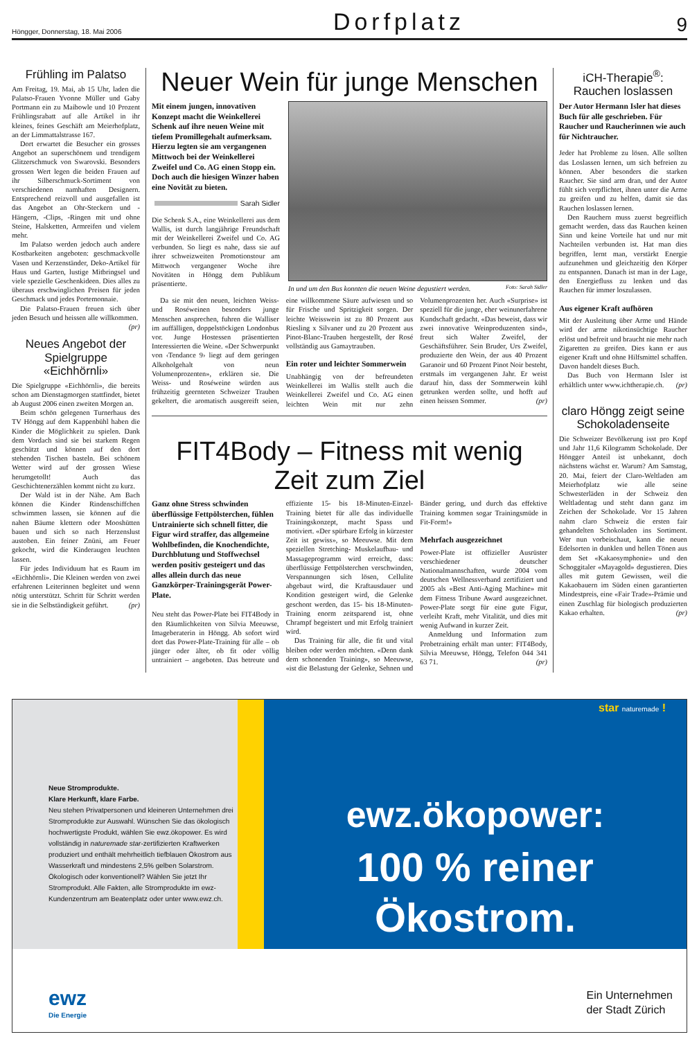Höngger, Donnerstag, 18. Mai 2006 Dorfplatz 9
Frühling im Palatso
Am Freitag, 19. Mai, ab 15 Uhr, laden die Palatso-Frauen Yvonne Müller und Gaby Portmann ein zu Maibowle und 10 Prozent Frühlingsrabatt auf alle Artikel in ihr kleines, feines Geschäft am Meierhofplatz, an der Limmattalstrasse 167.
Dort erwartet die Besucher ein grosses Angebot an superschönem und trendigem Glitzerschmuck von Swarovski. Besonders grossen Wert legen die beiden Frauen auf ihr Silberschmuck-Sortiment von verschiedenen namhaften Designern. Entsprechend reizvoll und ausgefallen ist das Angebot an Ohr-Steckern und -Hängern, -Clips, -Ringen mit und ohne Steine, Halsketten, Armreifen und vielem mehr.
Im Palatso werden jedoch auch andere Kostbarkeiten angeboten: geschmackvolle Vasen und Kerzenständer, Deko-Artikel für Haus und Garten, lustige Mitbringsel und viele spezielle Geschenkideen. Dies alles zu überaus erschwinglichen Preisen für jeden Geschmack und jedes Portemonnaie.
Die Palatso-Frauen freuen sich über jeden Besuch und heissen alle willkommen. (pr)
Neues Angebot der Spielgruppe «Eichhörnli»
Die Spielgruppe «Eichhörnli», die bereits schon am Dienstagmorgen stattfindet, bietet ab August 2006 einen zweiten Morgen an.
Beim schön gelegenen Turnerhaus des TV Höngg auf dem Kappenbühl haben die Kinder die Möglichkeit zu spielen. Dank dem Vordach sind sie bei starkem Regen geschützt und können auf den dort stehenden Tischen basteln. Bei schönem Wetter wird auf der grossen Wiese herumgetollt! Auch das Geschichtenerzählen kommt nicht zu kurz.
Der Wald ist in der Nähe. Am Bach können die Kinder Rindenschiffchen schwimmen lassen, sie können auf die nahen Bäume klettern oder Mooshütten bauen und sich so nach Herzenslust austoben. Ein feiner Znüni, am Feuer gekocht, wird die Kinderaugen leuchten lassen.
Für jedes Individuum hat es Raum im «Eichhörnli». Die Kleinen werden von zwei erfahrenen Leiterinnen begleitet und wenn nötig unterstützt. Schritt für Schritt werden sie in die Selbständigkeit geführt. (pr)
Neuer Wein für junge Menschen
Mit einem jungen, innovativen Konzept macht die Weinkellerei Schenk auf ihre neuen Weine mit tiefem Promillegehalt aufmerksam. Hierzu legten sie am vergangenen Mittwoch bei der Weinkellerei Zweifel und Co. AG einen Stopp ein. Doch auch die hiesigen Winzer haben eine Novität zu bieten.
Sarah Sidler
Die Schenk S.A., eine Weinkellerei aus dem Wallis, ist durch langjährige Freundschaft mit der Weinkellerei Zweifel und Co. AG verbunden. So liegt es nahe, dass sie auf ihrer schweizweiten Promotionstour am Mittwoch vergangener Woche ihre Novitäten in Höngg dem Publikum präsentierte.
In und um den Bus konnten die neuen Weine degustiert werden. Foto: Sarah Sidler
Da sie mit den neuen, leichten Weiss- und Roséweinen besonders junge Menschen ansprechen, fuhren die Walliser im auffälligen, doppelstöckigen Londonbus vor. Junge Hostessen präsentierten Interessierten die Weine. «Der Schwerpunkt von ‹Tendance 9› liegt auf dem geringen Alkoholgehalt von neun Volumenprozenten», erklären sie. Die Weiss- und Roséweine würden aus frühzeitig geernteten Schweizer Trauben gekeltert, die aromatisch ausgereift seien, eine willkommene Säure aufwiesen und so für Frische und Spritzigkeit sorgen. Der leichte Weisswein ist zu 80 Prozent aus Riesling x Silvaner und zu 20 Prozent aus Pinot-Blanc-Trauben hergestellt, der Rosé vollständig aus Gamaytrauben.
Ein roter und leichter Sommerwein
Unabhängig von der befreundeten Weinkellerei im Wallis stellt auch die Weinkellerei Zweifel und Co. AG einen leichten Wein mit nur zehn Volumenprozenten her. Auch «Surprise» ist speziell für die junge, eher weinunerfahrene Kundschaft gedacht. «Das beweist, dass wir zwei innovative Weinproduzenten sind», freut sich Walter Zweifel, der Geschäftsführer. Sein Bruder, Urs Zweifel, produzierte den Wein, der aus 40 Prozent Garanoir und 60 Prozent Pinot Noir besteht, erstmals im vergangenen Jahr. Er weist darauf hin, dass der Sommerwein kühl getrunken werden sollte, und hofft auf einen heissen Sommer. (pr)
FIT4Body – Fitness mit wenig Zeit zum Ziel
Ganz ohne Stress schwinden überflüssige Fettpölsterchen, fühlen Untrainierte sich schnell fitter, die Figur wird straffer, das allgemeine Wohlbefinden, die Knochendichte, Durchblutung und Stoffwechsel werden positiv gesteigert und das alles allein durch das neue Ganzkörper-Trainingsgerät Power-Plate.
Neu steht das Power-Plate bei FIT4Body in den Räumlichkeiten von Silvia Meeuwse, Imageberaterin in Höngg. Ab sofort wird dort das Power-Plate-Training für alle – ob jünger oder älter, ob fit oder völlig untrainiert – angeboten. Das betreute und effiziente 15- bis 18-Minuten-Einzel-Training bietet für alle das individuelle Trainingskonzept, macht Spass und motiviert. «Der spürbare Erfolg in kürzester Zeit ist gewiss», so Meeuwse. Mit dem speziellen Stretching- Muskelaufbau- und Massageprogramm wird erreicht, dass: überflüssige Fettpölsterchen verschwinden, Verspannungen sich lösen, Cellulite abgebaut wird, die Kraftausdauer und Kondition gesteigert wird, die Gelenke geschont werden, das 15- bis 18-Minuten-Training enorm zeitsparend ist, ohne Chrampf begeistert und mit Erfolg trainiert wird.
Das Training für alle, die fit und vital bleiben oder werden möchten. «Denn dank dem schonenden Training», so Meeuwse, «ist die Belastung der Gelenke, Sehnen und Bänder gering, und durch das effektive Training kommen sogar Trainingsmüde in Fit-Form!»
Mehrfach ausgezeichnet
Power-Plate ist offizieller Ausrüster verschiedener deutscher Nationalmannschaften, wurde 2004 vom deutschen Wellnessverband zertifiziert und 2005 als «Best Anti-Aging Machine» mit dem Fitness Tribune Award ausgezeichnet. Power-Plate sorgt für eine gute Figur, verleiht Kraft, mehr Vitalität, und dies mit wenig Aufwand in kurzer Zeit.
Anmeldung und Information zum Probetraining erhält man unter: FIT4Body, Silvia Meeuwse, Höngg, Telefon 044 341 63 71. (pr)
iCH-Therapie<sup>®</sup>: Rauchen loslassen
Der Autor Hermann Isler hat dieses Buch für alle geschrieben. Für Raucher und Raucherinnen wie auch für Nichtraucher.
Jeder hat Probleme zu lösen. Alle sollten das Loslassen lernen, um sich befreien zu können. Aber besonders die starken Raucher. Sie sind arm dran, und der Autor fühlt sich verpflichtet, ihnen unter die Arme zu greifen und zu helfen, damit sie das Rauchen loslassen lernen.
Den Rauchern muss zuerst begreiflich gemacht werden, dass das Rauchen keinen Sinn und keine Vorteile hat und nur mit Nachteilen verbunden ist. Hat man dies begriffen, lernt man, verstärkt Energie aufzunehmen und gleichzeitig den Körper zu entspannen. Danach ist man in der Lage, den Energiefluss zu lenken und das Rauchen für immer loszulassen.
Aus eigener Kraft aufhören
Mit der Ausleitung über Arme und Hände wird der arme nikotinsüchtige Raucher erlöst und befreit und braucht nie mehr nach Zigaretten zu greifen. Dies kann er aus eigener Kraft und ohne Hilfsmittel schaffen. Davon handelt dieses Buch.
Das Buch von Hermann Isler ist erhältlich unter www.ichtherapie.ch. (pr)
claro Höngg zeigt seine Schokoladenseite
Die Schweizer Bevölkerung isst pro Kopf und Jahr 11,6 Kilogramm Schokolade. Der Höngger Anteil ist unbekannt, doch nächstens wächst er. Warum? Am Samstag, 20. Mai, feiert der Claro-Weltladen am Meierhofplatz wie alle seine Schwesterläden in der Schweiz den Weltladentag und steht dann ganz im Zeichen der Schokolade. Vor 15 Jahren nahm claro Schweiz die ersten fair gehandelten Schokoladen ins Sortiment. Wer nun vorbeischaut, kann die neuen Edelsorten in dunklen und hellen Tönen aus dem Set «Kakaosymphonie» und den Schoggitaler «Mayagold» degustieren. Dies alles mit gutem Gewissen, weil die Kakaobauern im Süden einen garantierten Mindestpreis, eine «Fair Trade»-Prämie und einen Zuschlag für biologisch produzierten Kakao erhalten. (pr)
Neue Stromprodukte.
Klare Herkunft, klare Farbe.
Neu stehen Privatpersonen und kleineren Unternehmen drei Stromprodukte zur Auswahl. Wünschen Sie das ökologisch hochwertigste Produkt, wählen Sie ewz.ökopower. Es wird vollständig in naturemade star-zertifizierten Kraftwerken produziert und enthält mehrheitlich tiefblauen Ökostrom aus Wasserkraft und mindestens 2,5% gelben Solarstrom. Ökologisch oder konventionell? Wählen Sie jetzt Ihr Stromprodukt. Alle Fakten, alle Stromprodukte im ewz-Kundenzentrum am Beatenplatz oder unter www.ewz.ch.
star naturemade !
ewz.ökopower:
100 % reiner Ökostrom.
ewz
Die Energie
Ein Unternehmen
der Stadt Zürich